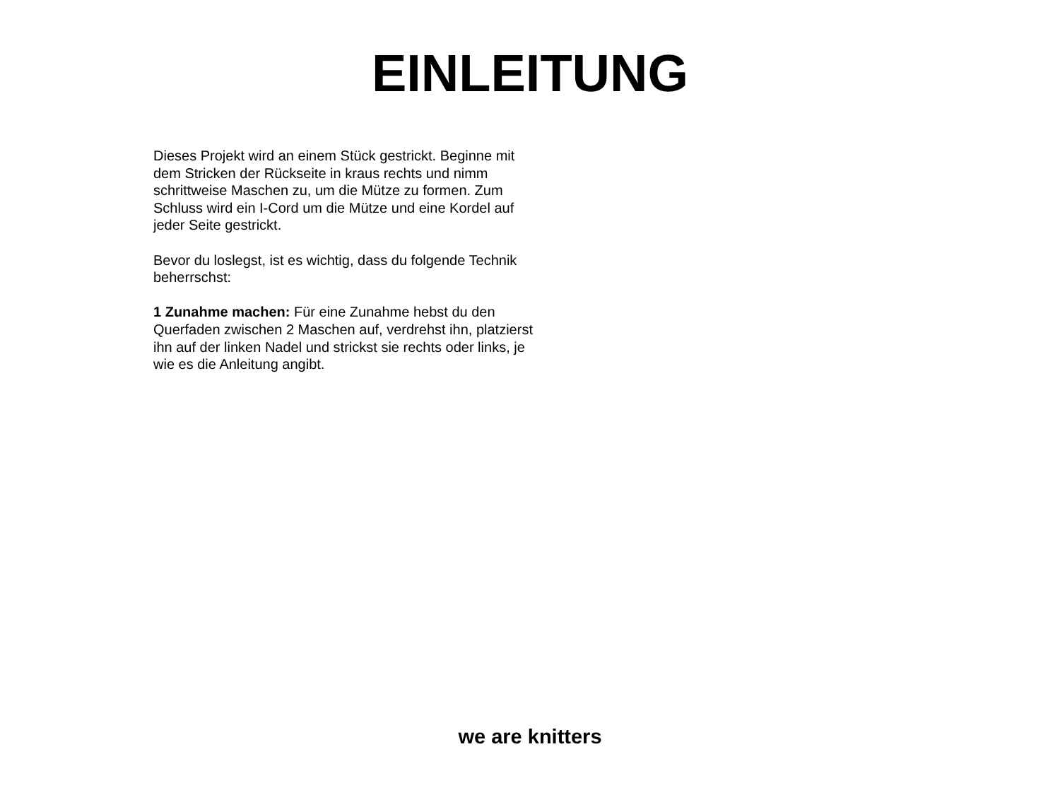EINLEITUNG
Dieses Projekt wird an einem Stück gestrickt. Beginne mit dem Stricken der Rückseite in kraus rechts und nimm schrittweise Maschen zu, um die Mütze zu formen. Zum Schluss wird ein I-Cord um die Mütze und eine Kordel auf jeder Seite gestrickt.
Bevor du loslegst, ist es wichtig, dass du folgende Technik beherrschst:
1 Zunahme machen: Für eine Zunahme hebst du den Querfaden zwischen 2 Maschen auf, verdrehst ihn, platzierst ihn auf der linken Nadel und strickst sie rechts oder links, je wie es die Anleitung angibt.
we are knitters